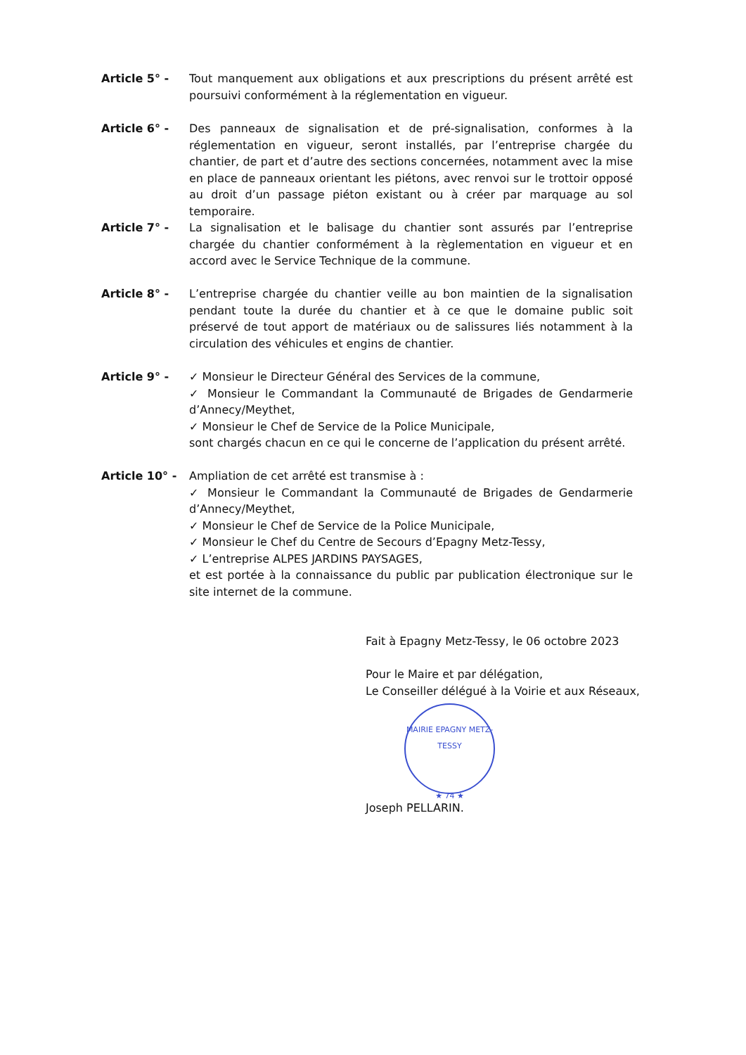Article 5° - Tout manquement aux obligations et aux prescriptions du présent arrêté est poursuivi conformément à la réglementation en vigueur.
Article 6° - Des panneaux de signalisation et de pré-signalisation, conformes à la réglementation en vigueur, seront installés, par l’entreprise chargée du chantier, de part et d’autre des sections concernées, notamment avec la mise en place de panneaux orientant les piétons, avec renvoi sur le trottoir opposé au droit d’un passage piéton existant ou à créer par marquage au sol temporaire.
Article 7° - La signalisation et le balisage du chantier sont assurés par l’entreprise chargée du chantier conformément à la règlementation en vigueur et en accord avec le Service Technique de la commune.
Article 8° - L’entreprise chargée du chantier veille au bon maintien de la signalisation pendant toute la durée du chantier et à ce que le domaine public soit préservé de tout apport de matériaux ou de salissures liés notamment à la circulation des véhicules et engins de chantier.
Article 9° - ✓ Monsieur le Directeur Général des Services de la commune,
✓ Monsieur le Commandant la Communauté de Brigades de Gendarmerie d’Annecy/Meythet,
✓ Monsieur le Chef de Service de la Police Municipale,
sont chargés chacun en ce qui le concerne de l’application du présent arrêté.
Article 10° - Ampliation de cet arrêté est transmise à :
✓ Monsieur le Commandant la Communauté de Brigades de Gendarmerie d’Annecy/Meythet,
✓ Monsieur le Chef de Service de la Police Municipale,
✓ Monsieur le Chef du Centre de Secours d’Epagny Metz-Tessy,
✓ L’entreprise ALPES JARDINS PAYSAGES,
et est portée à la connaissance du public par publication électronique sur le site internet de la commune.
Fait à Epagny Metz-Tessy, le 06 octobre 2023
Pour le Maire et par délégation,
Le Conseiller délégué à la Voirie et aux Réseaux,
MAIRIE EPAGNY METZ-TESSY
★ 74 ★
Joseph PELLARIN.